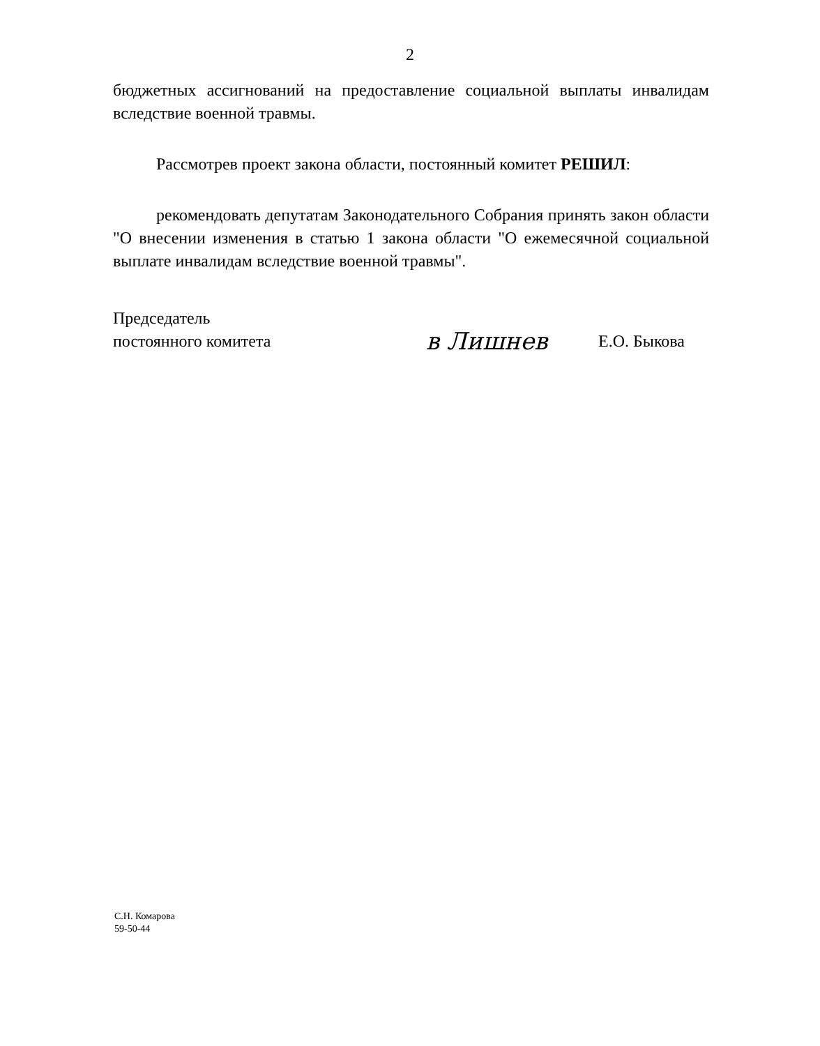2
бюджетных ассигнований на предоставление социальной выплаты инвалидам вследствие военной травмы.
Рассмотрев проект закона области, постоянный комитет РЕШИЛ:
рекомендовать депутатам Законодательного Собрания принять закон области "О внесении изменения в статью 1 закона области "О ежемесячной социальной выплате инвалидам вследствие военной травмы".
Председатель
постоянного комитета
в Лишнев
Е.О. Быкова
С.Н. Комарова
59-50-44